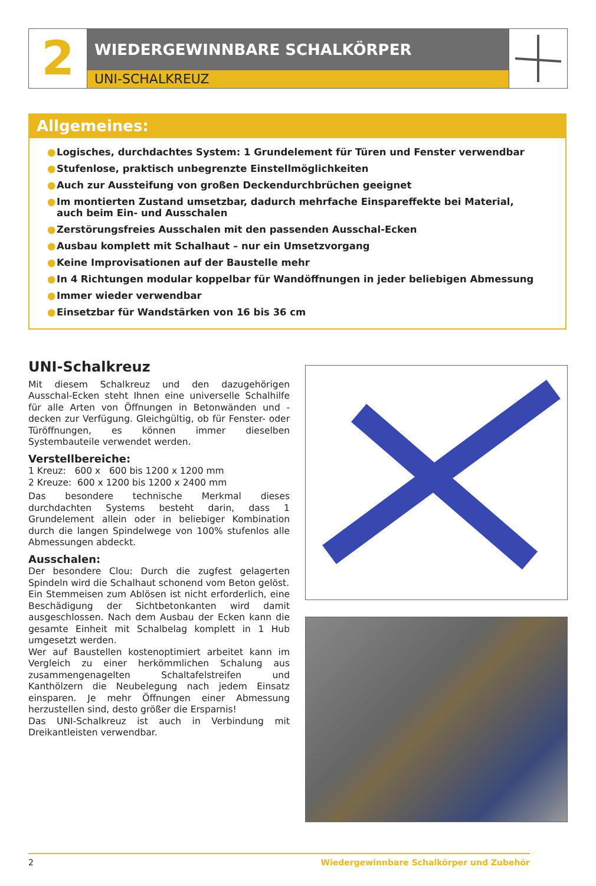2
WIEDERGEWINNBARE SCHALKÖRPER
UNI-SCHALKREUZ
Allgemeines:
● Logisches, durchdachtes System: 1 Grundelement für Türen und Fenster verwendbar
● Stufenlose, praktisch unbegrenzte Einstellmöglichkeiten
● Auch zur Aussteifung von großen Deckendurchbrüchen geeignet
● Im montierten Zustand umsetzbar, dadurch mehrfache Einspareffekte bei Material,
auch beim Ein- und Ausschalen
● Zerstörungsfreies Ausschalen mit den passenden Ausschal-Ecken
● Ausbau komplett mit Schalhaut – nur ein Umsetzvorgang
● Keine Improvisationen auf der Baustelle mehr
● In 4 Richtungen modular koppelbar für Wandöffnungen in jeder beliebigen Abmessung
● Immer wieder verwendbar
● Einsetzbar für Wandstärken von 16 bis 36 cm
UNI-Schalkreuz
Mit diesem Schalkreuz und den dazugehörigen Ausschal-Ecken steht Ihnen eine universelle Schalhilfe für alle Arten von Öffnungen in Betonwänden und -decken zur Verfügung. Gleichgültig, ob für Fenster- oder Türöffnungen, es können immer dieselben Systembauteile verwendet werden.
Verstellbereiche:
1 Kreuz: 600 x 600 bis 1200 x 1200 mm
2 Kreuze: 600 x 1200 bis 1200 x 2400 mm
Das besondere technische Merkmal dieses durchdachten Systems besteht darin, dass 1 Grundelement allein oder in beliebiger Kombination durch die langen Spindelwege von 100% stufenlos alle Abmessungen abdeckt.
Ausschalen:
Der besondere Clou: Durch die zugfest gelagerten Spindeln wird die Schalhaut schonend vom Beton gelöst.
Ein Stemmeisen zum Ablösen ist nicht erforderlich, eine Beschädigung der Sichtbetonkanten wird damit ausgeschlossen. Nach dem Ausbau der Ecken kann die gesamte Einheit mit Schalbelag komplett in 1 Hub umgesetzt werden.
Wer auf Baustellen kostenoptimiert arbeitet kann im Vergleich zu einer herkömmlichen Schalung aus zusammengenagelten Schaltafelstreifen und Kanthölzern die Neubelegung nach jedem Einsatz einsparen. Je mehr Öffnungen einer Abmessung herzustellen sind, desto größer die Ersparnis!
Das UNI-Schalkreuz ist auch in Verbindung mit Dreikantleisten verwendbar.
2 Wiedergewinnbare Schalkörper und Zubehör